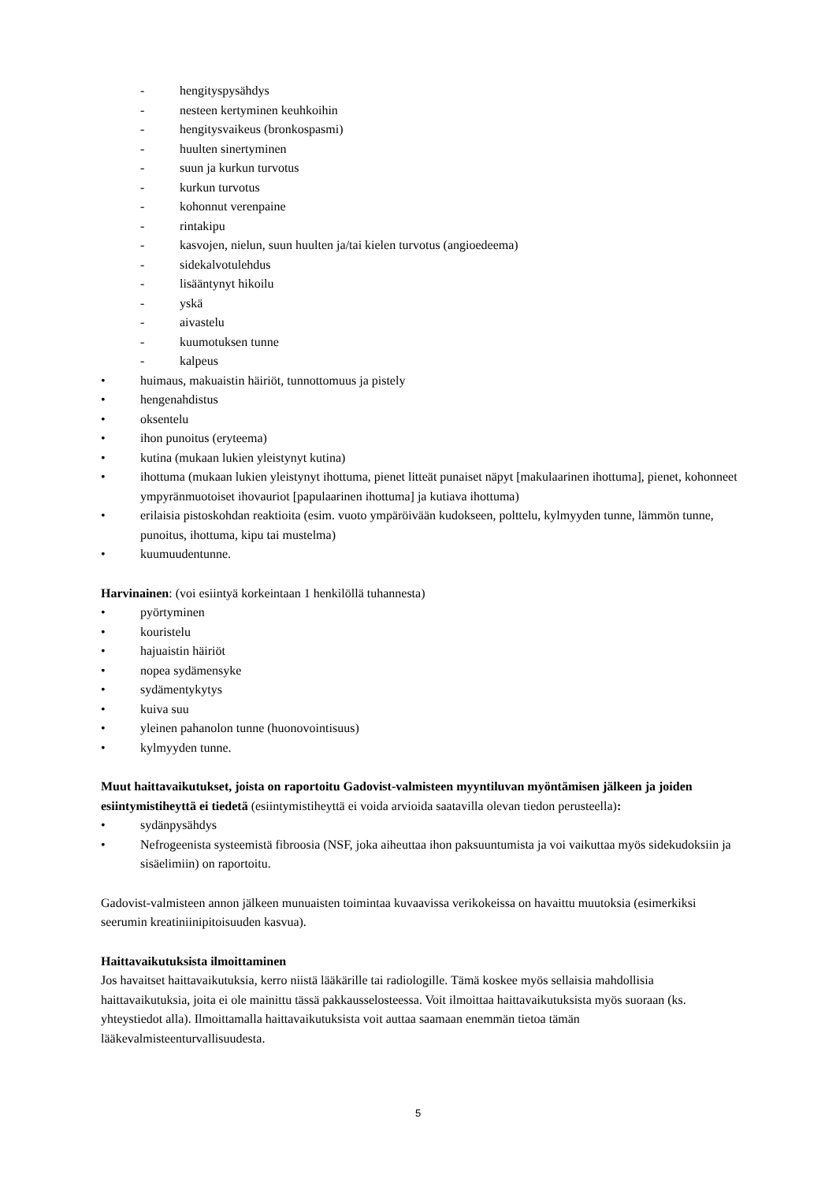- hengityspysähdys
- nesteen kertyminen keuhkoihin
- hengitysvaikeus (bronkospasmi)
- huulten sinertyminen
- suun ja kurkun turvotus
- kurkun turvotus
- kohonnut verenpaine
- rintakipu
- kasvojen, nielun, suun huulten ja/tai kielen turvotus (angioedeema)
- sidekalvotulehdus
- lisääntynyt hikoilu
- yskä
- aivastelu
- kuumotuksen tunne
- kalpeus
• huimaus, makuaistin häiriöt, tunnottomuus ja pistely
• hengenahdistus
• oksentelu
• ihon punoitus (eryteema)
• kutina (mukaan lukien yleistynyt kutina)
• ihottuma (mukaan lukien yleistynyt ihottuma, pienet litteät punaiset näpyt [makulaarinen ihottuma], pienet, kohonneet ympyränmuotoiset ihovauriot [papulaarinen ihottuma] ja kutiava ihottuma)
• erilaisia pistoskohdan reaktioita (esim. vuoto ympäröivään kudokseen, polttelu, kylmyyden tunne, lämmön tunne, punoitus, ihottuma, kipu tai mustelma)
• kuumuudentunne.
Harvinainen: (voi esiintyä korkeintaan 1 henkilöllä tuhannesta)
• pyörtyminen
• kouristelu
• hajuaistin häiriöt
• nopea sydämensyke
• sydämentykytys
• kuiva suu
• yleinen pahanolon tunne (huonovointisuus)
• kylmyyden tunne.
Muut haittavaikutukset, joista on raportoitu Gadovist-valmisteen myyntiluvan myöntämisen jälkeen ja joiden esiintymistiheyttä ei tiedetä (esiintymistiheyttä ei voida arvioida saatavilla olevan tiedon perusteella):
• sydänpysähdys
• Nefrogeenista systeemistä fibroosia (NSF, joka aiheuttaa ihon paksuuntumista ja voi vaikuttaa myös sidekudoksiin ja sisäelimiin) on raportoitu.
Gadovist-valmisteen annon jälkeen munuaisten toimintaa kuvaavissa verikokeissa on havaittu muutoksia (esimerkiksi seerumin kreatiniinipitoisuuden kasvua).
Haittavaikutuksista ilmoittaminen
Jos havaitset haittavaikutuksia, kerro niistä lääkärille tai radiologille. Tämä koskee myös sellaisia mahdollisia haittavaikutuksia, joita ei ole mainittu tässä pakkausselosteessa. Voit ilmoittaa haittavaikutuksista myös suoraan (ks. yhteystiedot alla). Ilmoittamalla haittavaikutuksista voit auttaa saamaan enemmän tietoa tämän lääkevalmisteenturvallisuudesta.
5